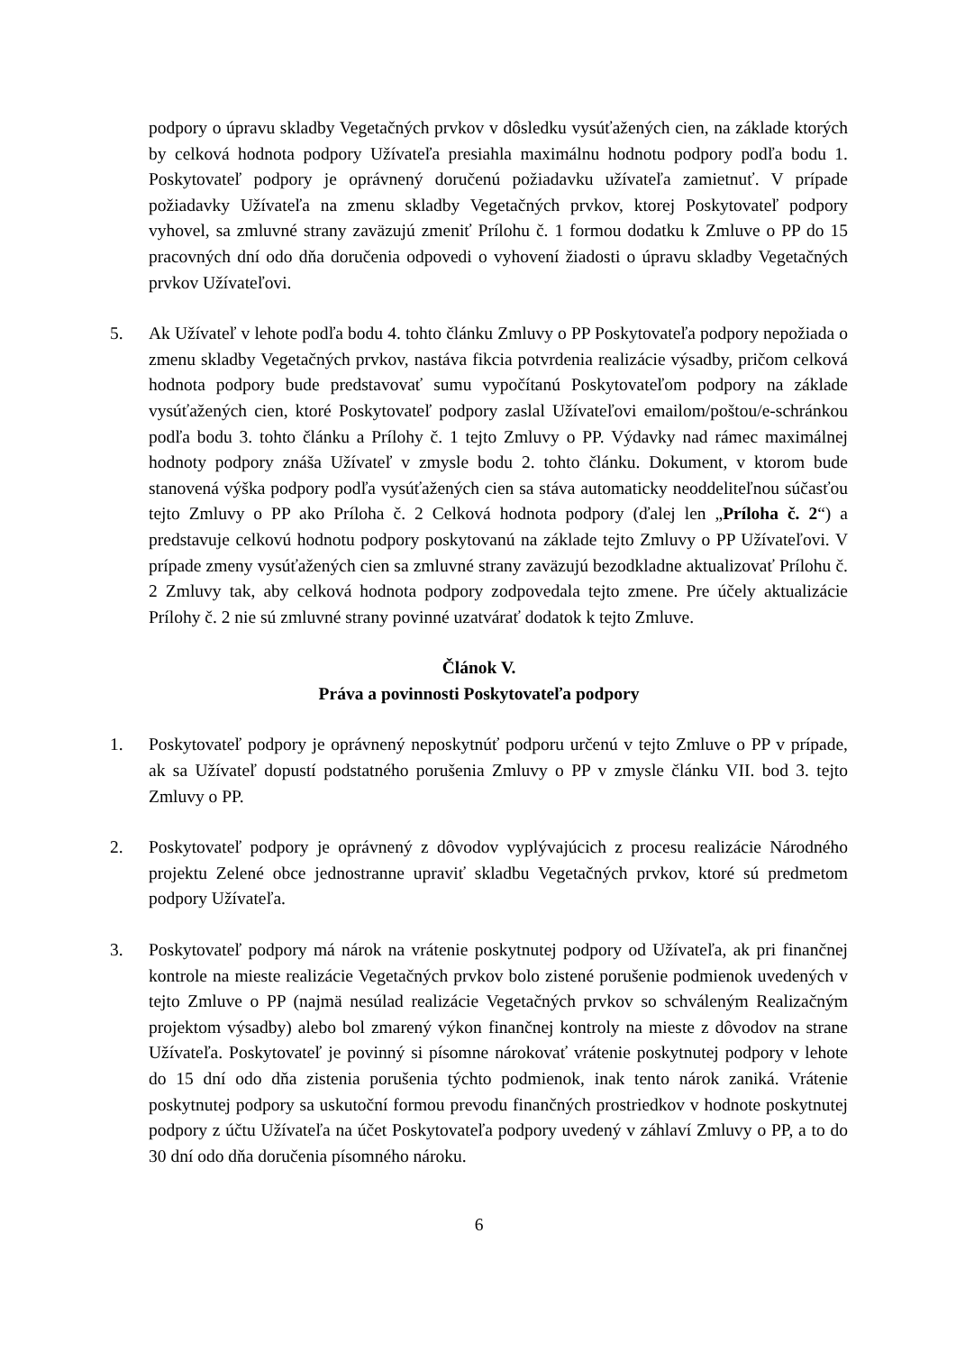podpory o úpravu skladby Vegetačných prvkov v dôsledku vysúťažených cien, na základe ktorých by celková hodnota podpory Užívateľa presiahla maximálnu hodnotu podpory podľa bodu 1. Poskytovateľ podpory je oprávnený doručenú požiadavku užívateľa zamietnuť. V prípade požiadavky Užívateľa na zmenu skladby Vegetačných prvkov, ktorej Poskytovateľ podpory vyhovel, sa zmluvné strany zaväzujú zmeniť Prílohu č. 1 formou dodatku k Zmluve o PP do 15 pracovných dní odo dňa doručenia odpovedi o vyhovení žiadosti o úpravu skladby Vegetačných prvkov Užívateľovi.
5. Ak Užívateľ v lehote podľa bodu 4. tohto článku Zmluvy o PP Poskytovateľa podpory nepožiada o zmenu skladby Vegetačných prvkov, nastáva fikcia potvrdenia realizácie výsadby, pričom celková hodnota podpory bude predstavovať sumu vypočítanú Poskytovateľom podpory na základe vysúťažených cien, ktoré Poskytovateľ podpory zaslal Užívateľovi emailom/poštou/e-schránkou podľa bodu 3. tohto článku a Prílohy č. 1 tejto Zmluvy o PP. Výdavky nad rámec maximálnej hodnoty podpory znáša Užívateľ v zmysle bodu 2. tohto článku. Dokument, v ktorom bude stanovená výška podpory podľa vysúťažených cien sa stáva automaticky neoddeliteľnou súčasťou tejto Zmluvy o PP ako Príloha č. 2 Celková hodnota podpory (ďalej len „Príloha č. 2“) a predstavuje celkovú hodnotu podpory poskytovanú na základe tejto Zmluvy o PP Užívateľovi. V prípade zmeny vysúťažených cien sa zmluvné strany zaväzujú bezodkladne aktualizovať Prílohu č. 2 Zmluvy tak, aby celková hodnota podpory zodpovedala tejto zmene. Pre účely aktualizácie Prílohy č. 2 nie sú zmluvné strany povinné uzatvárať dodatok k tejto Zmluve.
Článok V.
Práva a povinnosti Poskytovateľa podpory
1. Poskytovateľ podpory je oprávnený neposkytnúť podporu určenú v tejto Zmluve o PP v prípade, ak sa Užívateľ dopustí podstatného porušenia Zmluvy o PP v zmysle článku VII. bod 3. tejto Zmluvy o PP.
2. Poskytovateľ podpory je oprávnený z dôvodov vyplývajúcich z procesu realizácie Národného projektu Zelené obce jednostranne upraviť skladbu Vegetačných prvkov, ktoré sú predmetom podpory Užívateľa.
3. Poskytovateľ podpory má nárok na vrátenie poskytnutej podpory od Užívateľa, ak pri finančnej kontrole na mieste realizácie Vegetačných prvkov bolo zistené porušenie podmienok uvedených v tejto Zmluve o PP (najmä nesúlad realizácie Vegetačných prvkov so schváleným Realizačným projektom výsadby) alebo bol zmarený výkon finančnej kontroly na mieste z dôvodov na strane Užívateľa. Poskytovateľ je povinný si písomne nárokovať vrátenie poskytnutej podpory v lehote do 15 dní odo dňa zistenia porušenia týchto podmienok, inak tento nárok zaniká. Vrátenie poskytnutej podpory sa uskutoční formou prevodu finančných prostriedkov v hodnote poskytnutej podpory z účtu Užívateľa na účet Poskytovateľa podpory uvedený v záhlaví Zmluvy o PP, a to do 30 dní odo dňa doručenia písomného nároku.
6